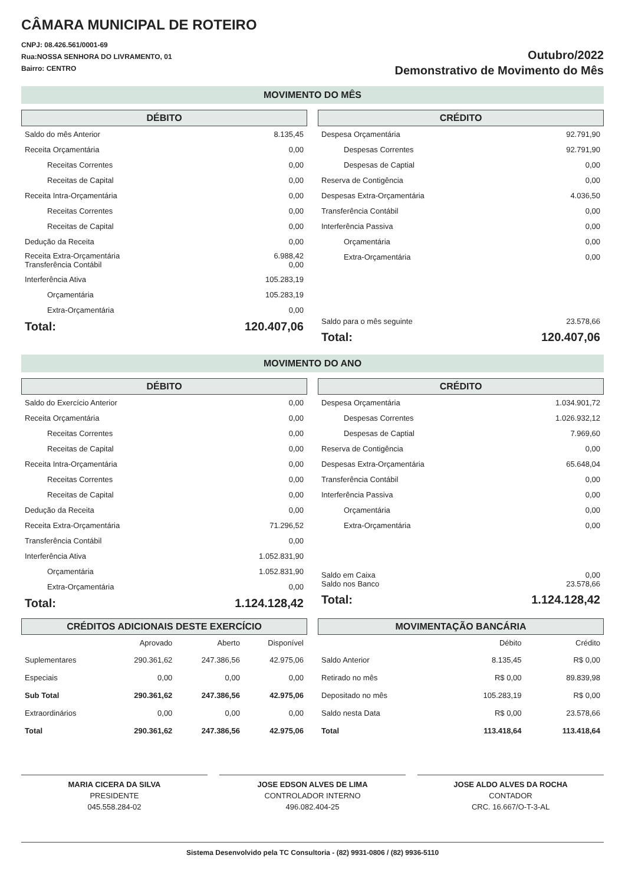CÂMARA MUNICIPAL DE ROTEIRO
CNPJ: 08.426.561/0001-69
Rua:NOSSA SENHORA DO LIVRAMENTO, 01
Bairro: CENTRO
Outubro/2022
Demonstrativo de Movimento do Mês
MOVIMENTO DO MÊS
DÉBITO
| Saldo do mês Anterior | 8.135,45 |
| Receita Orçamentária | 0,00 |
| Receitas Correntes | 0,00 |
| Receitas de Capital | 0,00 |
| Receita Intra-Orçamentária | 0,00 |
| Receitas Correntes | 0,00 |
| Receitas de Capital | 0,00 |
| Dedução da Receita | 0,00 |
| Receita Extra-Orçamentária Transferência Contábil | 6.988,42 0,00 |
| Interferência Ativa | 105.283,19 |
| Orçamentária | 105.283,19 |
| Extra-Orçamentária | 0,00 |
| Total: | 120.407,06 |
CRÉDITO
| Despesa Orçamentária | 92.791,90 |
| Despesas Correntes | 92.791,90 |
| Despesas de Captial | 0,00 |
| Reserva de Contigência | 0,00 |
| Despesas Extra-Orçamentária | 4.036,50 |
| Transferência Contábil | 0,00 |
| Interferência Passiva | 0,00 |
| Orçamentária | 0,00 |
| Extra-Orçamentária | 0,00 |
| Saldo para o mês seguinte | 23.578,66 |
| Total: | 120.407,06 |
MOVIMENTO DO ANO
DÉBITO
| Saldo do Exercício Anterior | 0,00 |
| Receita Orçamentária | 0,00 |
| Receitas Correntes | 0,00 |
| Receitas de Capital | 0,00 |
| Receita Intra-Orçamentária | 0,00 |
| Receitas Correntes | 0,00 |
| Receitas de Capital | 0,00 |
| Dedução da Receita | 0,00 |
| Receita Extra-Orçamentária | 71.296,52 |
| Transferência Contábil | 0,00 |
| Interferência Ativa | 1.052.831,90 |
| Orçamentária | 1.052.831,90 |
| Extra-Orçamentária | 0,00 |
| Total: | 1.124.128,42 |
CRÉDITO
| Despesa Orçamentária | 1.034.901,72 |
| Despesas Correntes | 1.026.932,12 |
| Despesas de Captial | 7.969,60 |
| Reserva de Contigência | 0,00 |
| Despesas Extra-Orçamentária | 65.648,04 |
| Transferência Contábil | 0,00 |
| Interferência Passiva | 0,00 |
| Orçamentária | 0,00 |
| Extra-Orçamentária | 0,00 |
| Saldo em Caixa Saldo nos Banco | 0,00 23.578,66 |
| Total: | 1.124.128,42 |
CRÉDITOS ADICIONAIS DESTE EXERCÍCIO
| | Aprovado | Aberto | Disponível |
| --- | --- | --- | --- |
| Suplementares | 290.361,62 | 247.386,56 | 42.975,06 |
| Especiais | 0,00 | 0,00 | 0,00 |
| Sub Total | 290.361,62 | 247.386,56 | 42.975,06 |
| Extraordinários | 0,00 | 0,00 | 0,00 |
| Total | 290.361,62 | 247.386,56 | 42.975,06 |
MOVIMENTAÇÃO BANCÁRIA
| | Débito | Crédito |
| --- | --- | --- |
| Saldo Anterior | 8.135,45 | R$ 0,00 |
| Retirado no mês | R$ 0,00 | 89.839,98 |
| Depositado no mês | 105.283,19 | R$ 0,00 |
| Saldo nesta Data | R$ 0,00 | 23.578,66 |
| Total | 113.418,64 | 113.418,64 |
MARIA CICERA DA SILVA
PRESIDENTE
045.558.284-02
JOSE EDSON ALVES DE LIMA
CONTROLADOR INTERNO
496.082.404-25
JOSE ALDO ALVES DA ROCHA
CONTADOR
CRC. 16.667/O-T-3-AL
Sistema Desenvolvido pela TC Consultoria - (82) 9931-0806 / (82) 9936-5110